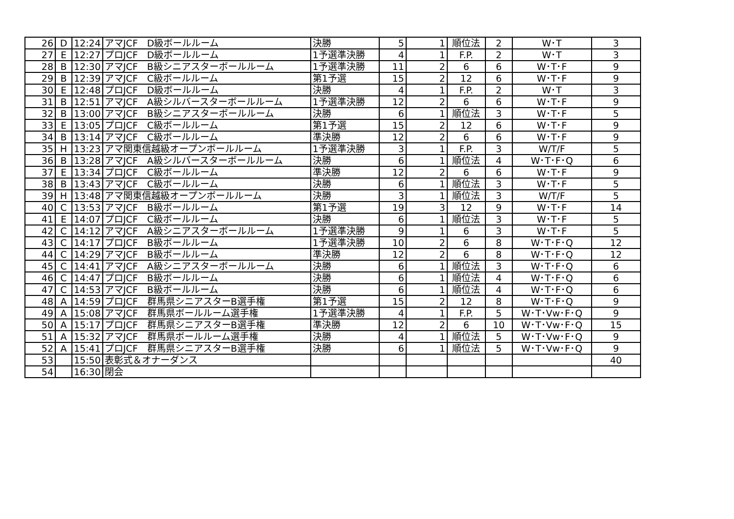| 26 | D | 12:24 | アマJCF D級ボールルーム | 決勝 | 5 | 1 | 順位法 | 2 | W･T | 3 |
| 27 | E | 12:27 | プロJCF D級ボールルーム | 1予選準決勝 | 4 | 1 | F.P. | 2 | W･T | 3 |
| 28 | B | 12:30 | アマJCF B級シニアスターボールルーム | 1予選準決勝 | 11 | 2 | 6 | 6 | W･T･F | 9 |
| 29 | B | 12:39 | アマJCF C級ボールルーム | 第1予選 | 15 | 2 | 12 | 6 | W･T･F | 9 |
| 30 | E | 12:48 | プロJCF D級ボールルーム | 決勝 | 4 | 1 | F.P. | 2 | W･T | 3 |
| 31 | B | 12:51 | アマJCF A級シルバースターボールルーム | 1予選準決勝 | 12 | 2 | 6 | 6 | W･T･F | 9 |
| 32 | B | 13:00 | アマJCF B級シニアスターボールルーム | 決勝 | 6 | 1 | 順位法 | 3 | W･T･F | 5 |
| 33 | E | 13:05 | プロJCF C級ボールルーム | 第1予選 | 15 | 2 | 12 | 6 | W･T･F | 9 |
| 34 | B | 13:14 | アマJCF C級ボールルーム | 準決勝 | 12 | 2 | 6 | 6 | W･T･F | 9 |
| 35 | H | 13:23 | アマ関東信越級オープンボールルーム | 1予選準決勝 | 3 | 1 | F.P. | 3 | W/T/F | 5 |
| 36 | B | 13:28 | アマJCF A級シルバースターボールルーム | 決勝 | 6 | 1 | 順位法 | 4 | W･T･F･Q | 6 |
| 37 | E | 13:34 | プロJCF C級ボールルーム | 準決勝 | 12 | 2 | 6 | 6 | W･T･F | 9 |
| 38 | B | 13:43 | アマJCF C級ボールルーム | 決勝 | 6 | 1 | 順位法 | 3 | W･T･F | 5 |
| 39 | H | 13:48 | アマ関東信越級オープンボールルーム | 決勝 | 3 | 1 | 順位法 | 3 | W/T/F | 5 |
| 40 | C | 13:53 | アマJCF B級ボールルーム | 第1予選 | 19 | 3 | 12 | 9 | W･T･F | 14 |
| 41 | E | 14:07 | プロJCF C級ボールルーム | 決勝 | 6 | 1 | 順位法 | 3 | W･T･F | 5 |
| 42 | C | 14:12 | アマJCF A級シニアスターボールルーム | 1予選準決勝 | 9 | 1 | 6 | 3 | W･T･F | 5 |
| 43 | C | 14:17 | プロJCF B級ボールルーム | 1予選準決勝 | 10 | 2 | 6 | 8 | W･T･F･Q | 12 |
| 44 | C | 14:29 | アマJCF B級ボールルーム | 準決勝 | 12 | 2 | 6 | 8 | W･T･F･Q | 12 |
| 45 | C | 14:41 | アマJCF A級シニアスターボールルーム | 決勝 | 6 | 1 | 順位法 | 3 | W･T･F･Q | 6 |
| 46 | C | 14:47 | プロJCF B級ボールルーム | 決勝 | 6 | 1 | 順位法 | 4 | W･T･F･Q | 6 |
| 47 | C | 14:53 | アマJCF B級ボールルーム | 決勝 | 6 | 1 | 順位法 | 4 | W･T･F･Q | 6 |
| 48 | A | 14:59 | プロJCF 群馬県シニアスターB選手権 | 第1予選 | 15 | 2 | 12 | 8 | W･T･F･Q | 9 |
| 49 | A | 15:08 | アマJCF 群馬県ボールルーム選手権 | 1予選準決勝 | 4 | 1 | F.P. | 5 | W･T･Vw･F･Q | 9 |
| 50 | A | 15:17 | プロJCF 群馬県シニアスターB選手権 | 準決勝 | 12 | 2 | 6 | 10 | W･T･Vw･F･Q | 15 |
| 51 | A | 15:32 | アマJCF 群馬県ボールルーム選手権 | 決勝 | 4 | 1 | 順位法 | 5 | W･T･Vw･F･Q | 9 |
| 52 | A | 15:41 | プロJCF 群馬県シニアスターB選手権 | 決勝 | 6 | 1 | 順位法 | 5 | W･T･Vw･F･Q | 9 |
| 53 | | 15:50 | 表彰式＆オナーダンス | | | | | | | 40 |
| 54 | | 16:30 | 閉会 | | | | | | | |